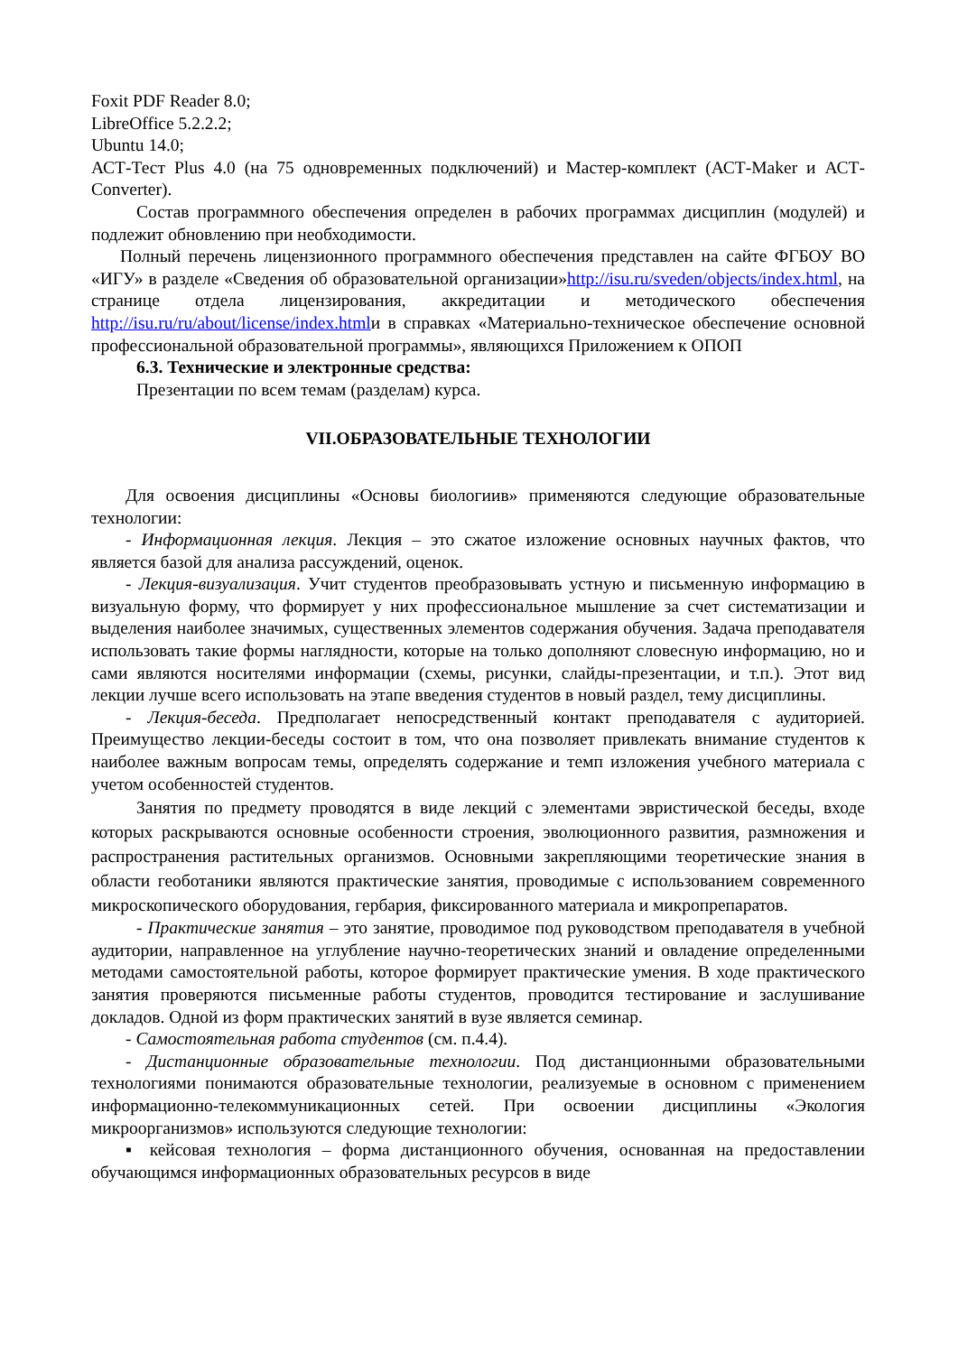Foxit PDF Reader 8.0;
LibreOffice 5.2.2.2;
Ubuntu 14.0;
АСТ-Тест Plus 4.0 (на 75 одновременных подключений) и Мастер-комплект (АСТ-Maker и АСТ-Converter).
Состав программного обеспечения определен в рабочих программах дисциплин (модулей) и подлежит обновлению при необходимости.
Полный перечень лицензионного программного обеспечения представлен на сайте ФГБОУ ВО «ИГУ» в разделе «Сведения об образовательной организации»http://isu.ru/sveden/objects/index.html, на странице отдела лицензирования, аккредитации и методического обеспечения http://isu.ru/ru/about/license/index.htmlи в справках «Материально-техническое обеспечение основной профессиональной образовательной программы», являющихся Приложением к ОПОП
6.3. Технические и электронные средства:
Презентации по всем темам (разделам) курса.
VII.ОБРАЗОВАТЕЛЬНЫЕ ТЕХНОЛОГИИ
Для освоения дисциплины «Основы биологиив» применяются следующие образовательные технологии:
- Информационная лекция. Лекция – это сжатое изложение основных научных фактов, что является базой для анализа рассуждений, оценок.
- Лекция-визуализация. Учит студентов преобразовывать устную и письменную информацию в визуальную форму, что формирует у них профессиональное мышление за счет систематизации и выделения наиболее значимых, существенных элементов содержания обучения. Задача преподавателя использовать такие формы наглядности, которые на только дополняют словесную информацию, но и сами являются носителями информации (схемы, рисунки, слайды-презентации, и т.п.). Этот вид лекции лучше всего использовать на этапе введения студентов в новый раздел, тему дисциплины.
- Лекция-беседа. Предполагает непосредственный контакт преподавателя с аудиторией. Преимущество лекции-беседы состоит в том, что она позволяет привлекать внимание студентов к наиболее важным вопросам темы, определять содержание и темп изложения учебного материала с учетом особенностей студентов.
Занятия по предмету проводятся в виде лекций с элементами эвристической беседы, входе которых раскрываются основные особенности строения, эволюционного развития, размножения и распространения растительных организмов. Основными закрепляющими теоретические знания в области геоботаники являются практические занятия, проводимые с использованием современного микроскопического оборудования, гербария, фиксированного материала и микропрепаратов.
- Практические занятия – это занятие, проводимое под руководством преподавателя в учебной аудитории, направленное на углубление научно-теоретических знаний и овладение определенными методами самостоятельной работы, которое формирует практические умения. В ходе практического занятия проверяются письменные работы студентов, проводится тестирование и заслушивание докладов. Одной из форм практических занятий в вузе является семинар.
- Самостоятельная работа студентов (см. п.4.4).
- Дистанционные образовательные технологии. Под дистанционными образовательными технологиями понимаются образовательные технологии, реализуемые в основном с применением информационно-телекоммуникационных сетей. При освоении дисциплины «Экология микроорганизмов» используются следующие технологии:
▪ кейсовая технология – форма дистанционного обучения, основанная на предоставлении обучающимся информационных образовательных ресурсов в виде